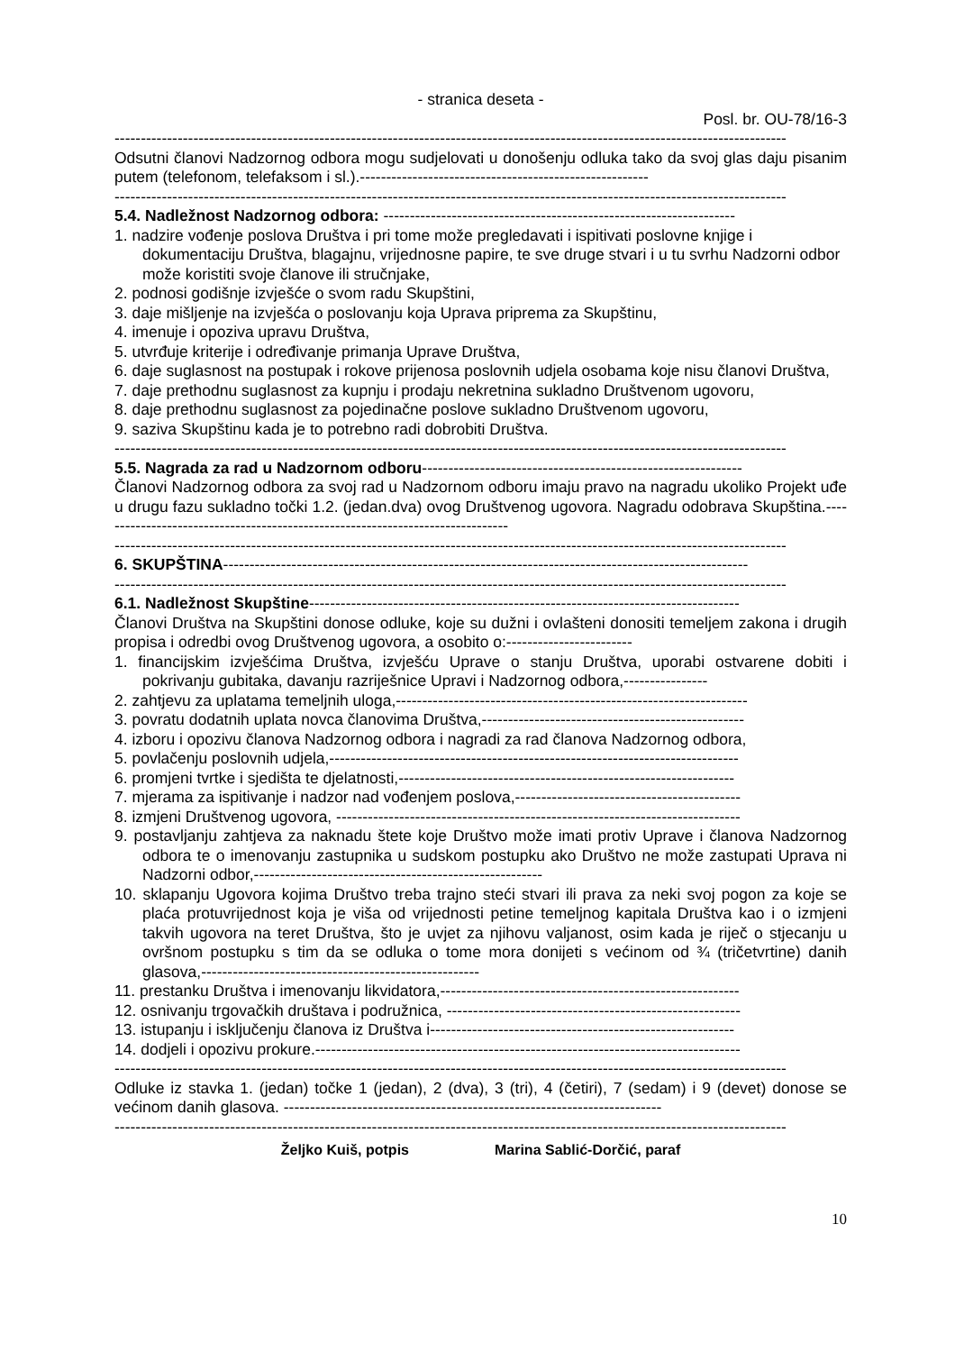- stranica deseta -
Posl. br. OU-78/16-3
--------------------------------------------------------------------------------------------------------------------------------
Odsutni članovi Nadzornog odbora mogu sudjelovati u donošenju odluka tako da svoj glas daju pisanim putem (telefonom, telefaksom i sl.).-------------------------------------------------------
--------------------------------------------------------------------------------------------------------------------------------
5.4. Nadležnost Nadzornog odbora: -------------------------------------------------------------------
1. nadzire vođenje poslova Društva i pri tome može pregledavati i ispitivati poslovne knjige i dokumentaciju Društva, blagajnu, vrijednosne papire, te sve druge stvari i u tu svrhu Nadzorni odbor može koristiti svoje članove ili stručnjake,
2. podnosi godišnje izvješće o svom radu Skupštini,
3. daje mišljenje na izvješća o poslovanju koja Uprava priprema za Skupštinu,
4. imenuje i opoziva upravu Društva,
5. utvrđuje kriterije i određivanje primanja Uprave Društva,
6. daje suglasnost na postupak i rokove prijenosa poslovnih udjela osobama koje nisu članovi Društva,
7. daje prethodnu suglasnost za kupnju i prodaju nekretnina sukladno Društvenom ugovoru,
8. daje prethodnu suglasnost za pojedinačne poslove sukladno Društvenom ugovoru,
9. saziva Skupštinu kada je to potrebno radi dobrobiti Društva.
--------------------------------------------------------------------------------------------------------------------------------
5.5. Nagrada za rad u Nadzornom odboru-------------------------------------------------------------
Članovi Nadzornog odbora za svoj rad u Nadzornom odboru imaju pravo na nagradu ukoliko Projekt uđe u drugu fazu sukladno točki 1.2. (jedan.dva) ovog Društvenog ugovora. Nagradu odobrava Skupština.-------------------------------------------------------------------------------
--------------------------------------------------------------------------------------------------------------------------------
6. SKUPŠTINA----------------------------------------------------------------------------------------------------
--------------------------------------------------------------------------------------------------------------------------------
6.1. Nadležnost Skupštine----------------------------------------------------------------------------------
Članovi Društva na Skupštini donose odluke, koje su dužni i ovlašteni donositi temeljem zakona i drugih propisa i odredbi ovog Društvenog ugovora, a osobito o:------------------------
1. financijskim izvješćima Društva, izvješću Uprave o stanju Društva, uporabi ostvarene dobiti i pokrivanju gubitaka, davanju razriješnice Upravi i Nadzornog odbora,----------------
2. zahtjevu za uplatama temeljnih uloga,-------------------------------------------------------------------
3. povratu dodatnih uplata novca članovima Društva,--------------------------------------------------
4. izboru i opozivu članova Nadzornog odbora i nagradi za rad članova Nadzornog odbora,
5. povlačenju poslovnih udjela,------------------------------------------------------------------------------
6. promjeni tvrtke i sjedišta te djelatnosti,----------------------------------------------------------------
7. mjerama za ispitivanje i nadzor nad vođenjem poslova,-------------------------------------------
8. izmjeni Društvenog ugovora, -----------------------------------------------------------------------------
9. postavljanju zahtjeva za naknadu štete koje Društvo može imati protiv Uprave i članova Nadzornog odbora te o imenovanju zastupnika u sudskom postupku ako Društvo ne može zastupati Uprava ni Nadzorni odbor,-------------------------------------------------------
10. sklapanju Ugovora kojima Društvo treba trajno steći stvari ili prava za neki svoj pogon za koje se plaća protuvrijednost koja je viša od vrijednosti petine temeljnog kapitala Društva kao i o izmjeni takvih ugovora na teret Društva, što je uvjet za njihovu valjanost, osim kada je riječ o stjecanju u ovršnom postupku s tim da se odluka o tome mora donijeti s većinom od ¾ (tričetvrtine) danih glasova,-----------------------------------------------------
11. prestanku Društva i imenovanju likvidatora,---------------------------------------------------------
12. osnivanju trgovačkih društava i podružnica, --------------------------------------------------------
13. istupanju i isključenju članova iz Društva i----------------------------------------------------------
14. dodjeli i opozivu prokure.---------------------------------------------------------------------------------
--------------------------------------------------------------------------------------------------------------------------------
Odluke iz stavka 1. (jedan) točke 1 (jedan), 2 (dva), 3 (tri), 4 (četiri), 7 (sedam) i 9 (devet) donose se većinom danih glasova. ------------------------------------------------------------------------
--------------------------------------------------------------------------------------------------------------------------------
Željko Kuiš, potpis Marina Sablić-Dorčić, paraf
10